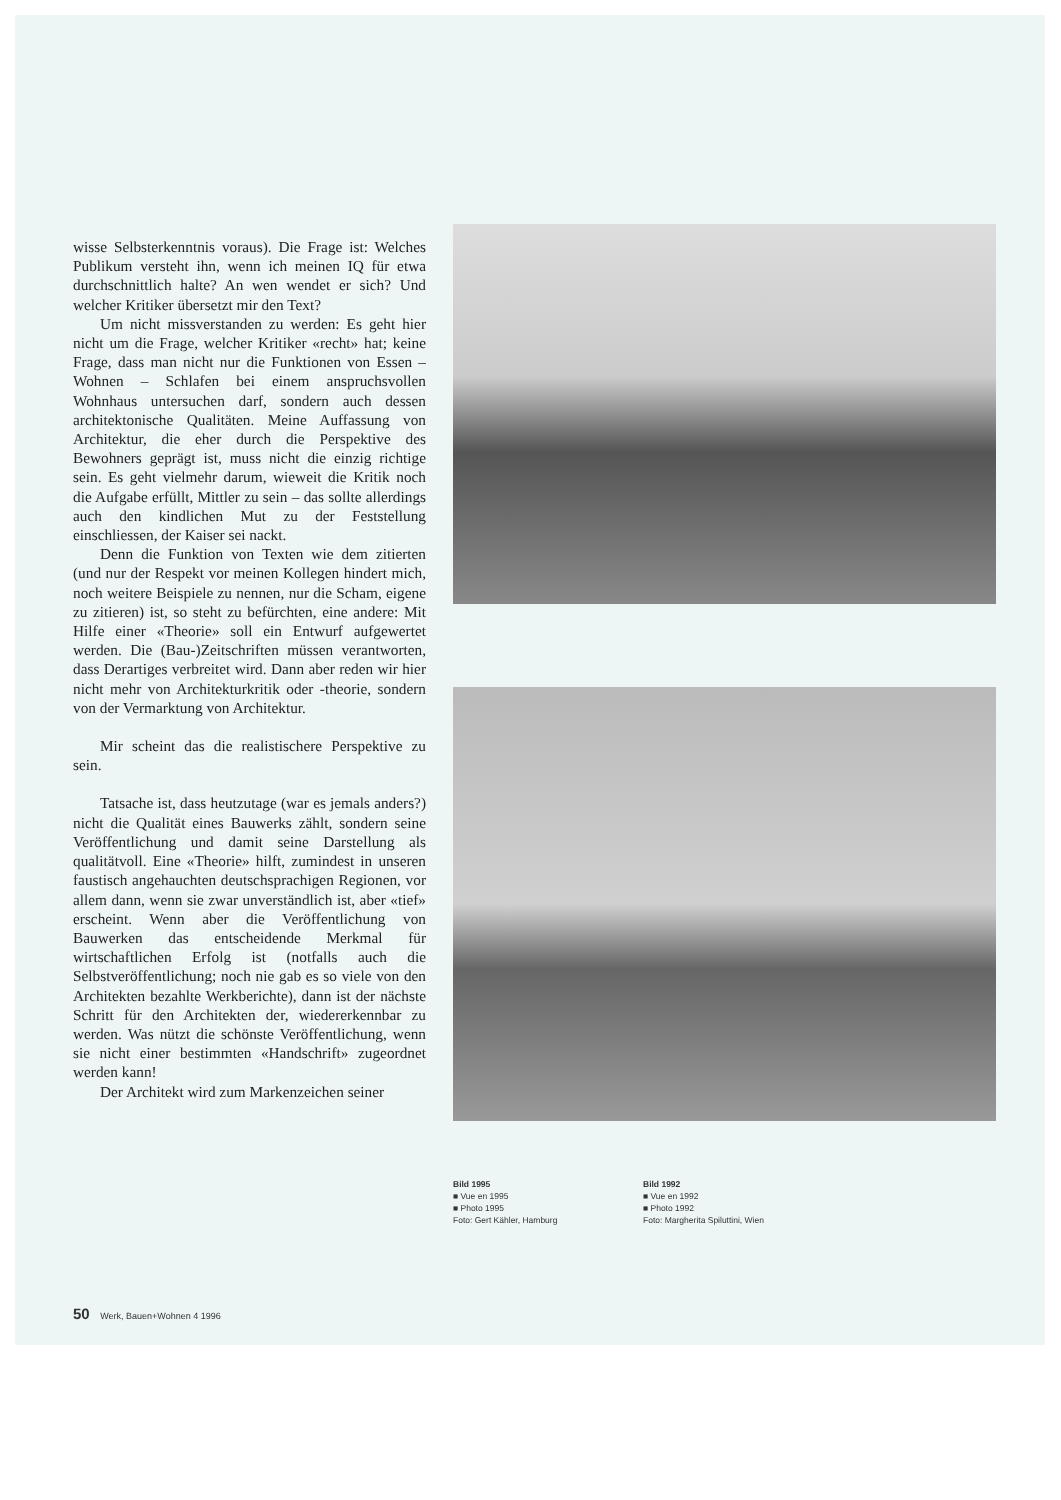wisse Selbsterkenntnis voraus). Die Frage ist: Welches Publikum versteht ihn, wenn ich meinen IQ für etwa durchschnittlich halte? An wen wendet er sich? Und welcher Kritiker übersetzt mir den Text?
Um nicht missverstanden zu werden: Es geht hier nicht um die Frage, welcher Kritiker «recht» hat; keine Frage, dass man nicht nur die Funktionen von Essen – Wohnen – Schlafen bei einem anspruchsvollen Wohnhaus untersuchen darf, sondern auch dessen architektonische Qualitäten. Meine Auffassung von Architektur, die eher durch die Perspektive des Bewohners geprägt ist, muss nicht die einzig richtige sein. Es geht vielmehr darum, wieweit die Kritik noch die Aufgabe erfüllt, Mittler zu sein – das sollte allerdings auch den kindlichen Mut zu der Feststellung einschliessen, der Kaiser sei nackt.
Denn die Funktion von Texten wie dem zitierten (und nur der Respekt vor meinen Kollegen hindert mich, noch weitere Beispiele zu nennen, nur die Scham, eigene zu zitieren) ist, so steht zu befürchten, eine andere: Mit Hilfe einer «Theorie» soll ein Entwurf aufgewertet werden. Die (Bau-)Zeitschriften müssen verantworten, dass Derartiges verbreitet wird. Dann aber reden wir hier nicht mehr von Architekturkritik oder -theorie, sondern von der Vermarktung von Architektur.
Mir scheint das die realistischere Perspektive zu sein.
Tatsache ist, dass heutzutage (war es jemals anders?) nicht die Qualität eines Bauwerks zählt, sondern seine Veröffentlichung und damit seine Darstellung als qualitätvoll. Eine «Theorie» hilft, zumindest in unseren faustisch angehauchten deutschsprachigen Regionen, vor allem dann, wenn sie zwar unverständlich ist, aber «tief» erscheint. Wenn aber die Veröffentlichung von Bauwerken das entscheidende Merkmal für wirtschaftlichen Erfolg ist (notfalls auch die Selbstveröffentlichung; noch nie gab es so viele von den Architekten bezahlte Werkberichte), dann ist der nächste Schritt für den Architekten der, wiedererkennbar zu werden. Was nützt die schönste Veröffentlichung, wenn sie nicht einer bestimmten «Handschrift» zugeordnet werden kann!
Der Architekt wird zum Markenzeichen seiner
Bild 1995
■ Vue en 1995
■ Photo 1995
Foto: Gert Kähler, Hamburg
Bild 1992
■ Vue en 1992
■ Photo 1992
Foto: Margherita Spiluttini, Wien
50 Werk, Bauen+Wohnen 4 1996